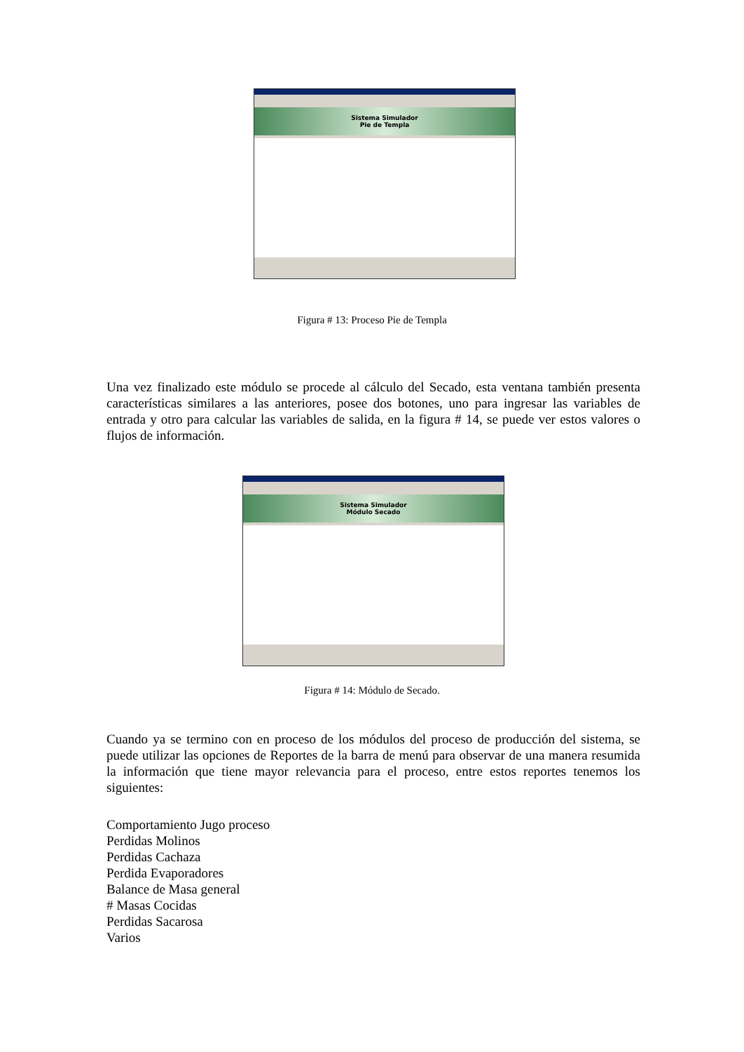Sistema Simulador
Pie de Templa
Figura # 13: Proceso Pie de Templa
Una vez finalizado este módulo se procede al cálculo del Secado, esta ventana también presenta características similares a las anteriores, posee dos botones, uno para ingresar las variables de entrada y otro para calcular las variables de salida, en la figura # 14, se puede ver estos valores o flujos de información.
Sistema Simulador
Módulo Secado
Figura # 14: Módulo de Secado.
Cuando ya se termino con en proceso de los módulos del proceso de producción del sistema, se puede utilizar las opciones de Reportes de la barra de menú para observar de una manera resumida la información que tiene mayor relevancia para el proceso, entre estos reportes tenemos los siguientes:
Comportamiento Jugo proceso
Perdidas Molinos
Perdidas Cachaza
Perdida Evaporadores
Balance de Masa general
# Masas Cocidas
Perdidas Sacarosa
Varios